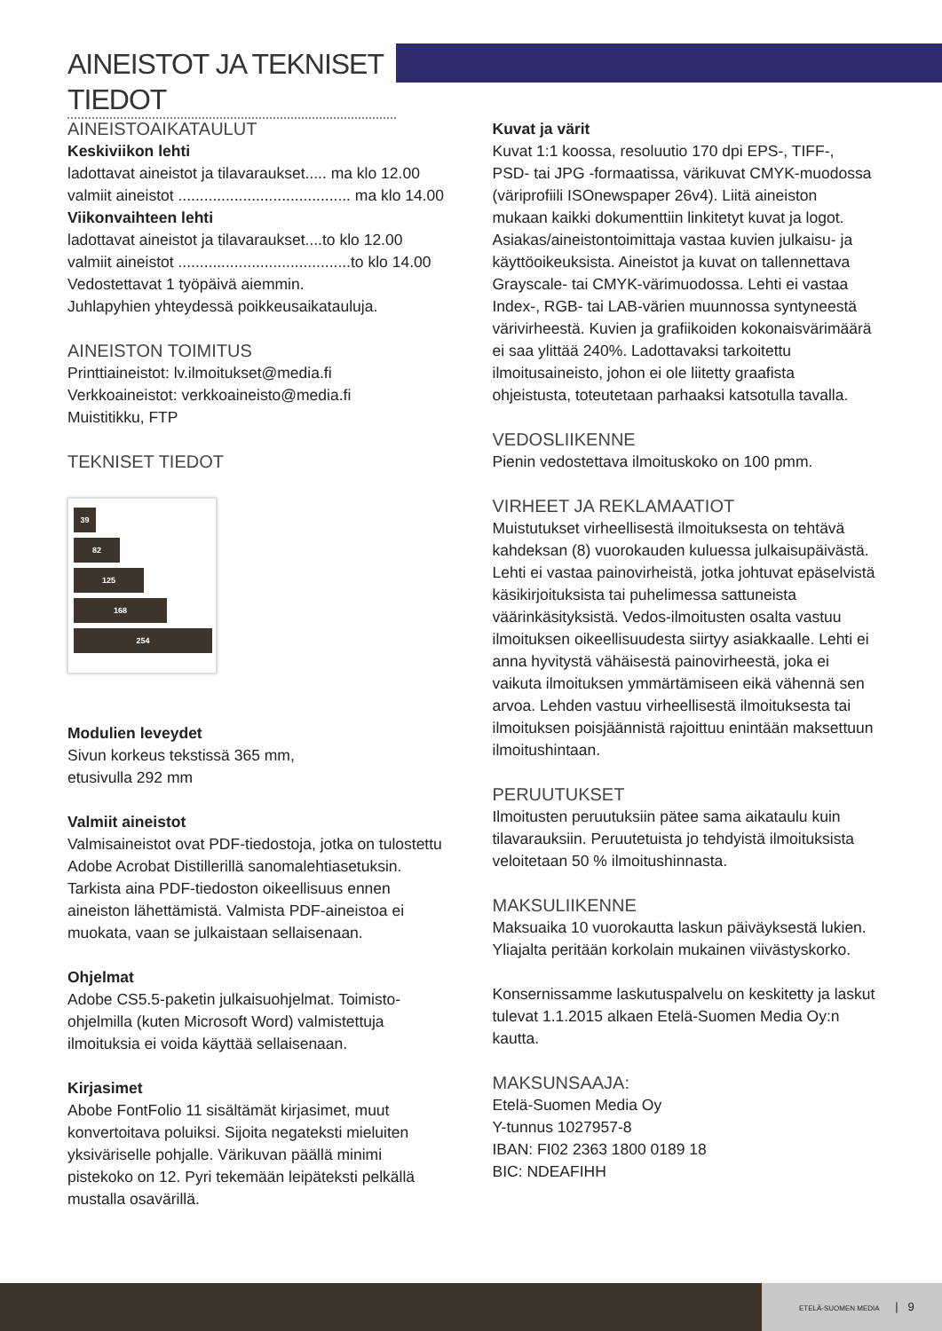AINEISTOT JA TEKNISET TIEDOT
AINEISTOAIKATAULUT
Keskiviikon lehti
ladottavat aineistot ja tilavaraukset..... ma klo 12.00
valmiit aineistot ........................................ ma klo 14.00
Viikonvaihteen lehti
ladottavat aineistot ja tilavaraukset....to klo 12.00
valmiit aineistot ........................................to klo 14.00
Vedostettavat 1 työpäivä aiemmin.
Juhlapyhien yhteydessä poikkeusaikatauluja.
AINEISTON TOIMITUS
Printtiaineistot: lv.ilmoitukset@media.fi
Verkkoaineistot: verkkoaineisto@media.fi
Muistitikku, FTP
TEKNISET TIEDOT
39
82
125
168
254
Modulien leveydet
Sivun korkeus tekstissä 365 mm,
etusivulla 292 mm
Valmiit aineistot
Valmisaineistot ovat PDF-tiedostoja, jotka on tulostettu Adobe Acrobat Distillerillä sanomalehtiasetuksin. Tarkista aina PDF-tiedoston oikeellisuus ennen aineiston lähettämistä. Valmista PDF-aineistoa ei muokata, vaan se julkaistaan sellaisenaan.
Ohjelmat
Adobe CS5.5-paketin julkaisuohjelmat. Toimisto-ohjelmilla (kuten Microsoft Word) valmistettuja ilmoituksia ei voida käyttää sellaisenaan.
Kirjasimet
Abobe FontFolio 11 sisältämät kirjasimet, muut konvertoitava poluiksi. Sijoita negateksti mieluiten yksiväriselle pohjalle. Värikuvan päällä minimi pistekoko on 12. Pyri tekemään leipäteksti pelkällä mustalla osavärillä.
Kuvat ja värit
Kuvat 1:1 koossa, resoluutio 170 dpi EPS-, TIFF-, PSD- tai JPG -formaatissa, värikuvat CMYK-muodossa (väriprofiili ISOnewspaper 26v4). Liitä aineiston mukaan kaikki dokumenttiin linkitetyt kuvat ja logot. Asiakas/aineistontoimittaja vastaa kuvien julkaisu- ja käyttöoikeuksista. Aineistot ja kuvat on tallennettava Grayscale- tai CMYK-värimuodossa. Lehti ei vastaa Index-, RGB- tai LAB-värien muunnossa syntyneestä värivirheestä. Kuvien ja grafiikoiden kokonaisvärimäärä ei saa ylittää 240%. Ladottavaksi tarkoitettu ilmoitusaineisto, johon ei ole liitetty graafista ohjeistusta, toteutetaan parhaaksi katsotulla tavalla.
VEDOSLIIKENNE
Pienin vedostettava ilmoituskoko on 100 pmm.
VIRHEET JA REKLAMAATIOT
Muistutukset virheellisestä ilmoituksesta on tehtävä kahdeksan (8) vuorokauden kuluessa julkaisupäivästä. Lehti ei vastaa painovirheistä, jotka johtuvat epäselvistä käsikirjoituksista tai puhelimessa sattuneista väärinkäsityksistä. Vedos-ilmoitusten osalta vastuu ilmoituksen oikeellisuudesta siirtyy asiakkaalle. Lehti ei anna hyvitystä vähäisestä painovirheestä, joka ei vaikuta ilmoituksen ymmärtämiseen eikä vähennä sen arvoa. Lehden vastuu virheellisestä ilmoituksesta tai ilmoituksen poisjäännistä rajoittuu enintään maksettuun ilmoitushintaan.
PERUUTUKSET
Ilmoitusten peruutuksiin pätee sama aikataulu kuin tilavarauksiin. Peruutetuista jo tehdyistä ilmoituksista veloitetaan 50 % ilmoitushinnasta.
MAKSULIIKENNE
Maksuaika 10 vuorokautta laskun päiväyksestä lukien. Yliajalta peritään korkolain mukainen viivästyskorko.
Konsernissamme laskutuspalvelu on keskitetty ja laskut tulevat 1.1.2015 alkaen Etelä-Suomen Media Oy:n kautta.
MAKSUNSAAJA:
Etelä-Suomen Media Oy
Y-tunnus 1027957-8
IBAN: FI02 2363 1800 0189 18
BIC: NDEAFIHH
ETELÄ-SUOMEN MEDIA | 9